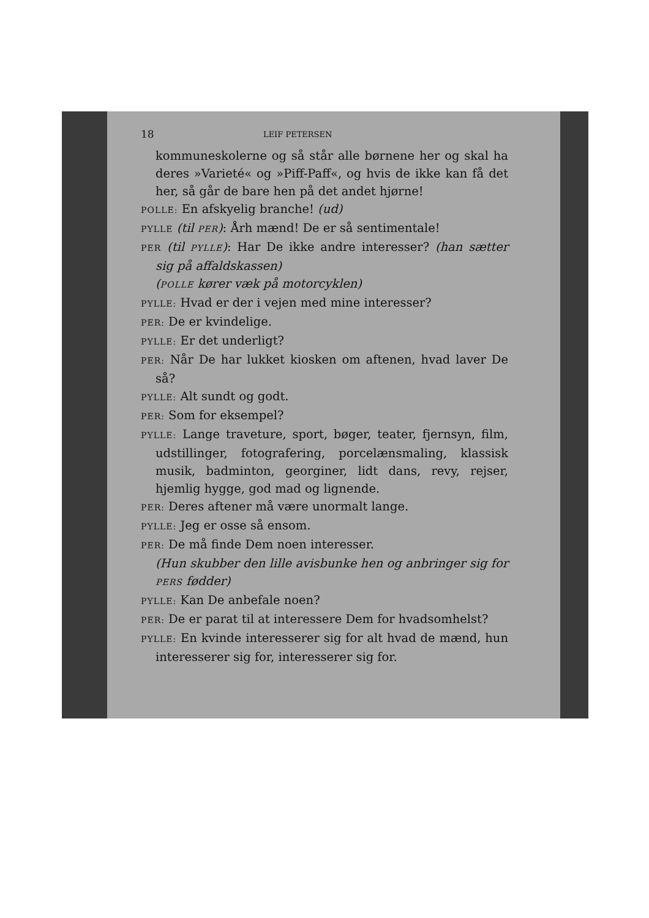18 LEIF PETERSEN
kommuneskolerne og så står alle børnene her og skal ha deres »Varieté« og »Piff-Paff«, og hvis de ikke kan få det her, så går de bare hen på det andet hjørne!
POLLE: En afskyelig branche! (ud)
PYLLE (til PER): Årh mænd! De er så sentimentale!
PER (til PYLLE): Har De ikke andre interesser? (han sætter sig på affaldskassen)
(POLLE kører væk på motorcyklen)
PYLLE: Hvad er der i vejen med mine interesser?
PER: De er kvindelige.
PYLLE: Er det underligt?
PER: Når De har lukket kiosken om aftenen, hvad laver De så?
PYLLE: Alt sundt og godt.
PER: Som for eksempel?
PYLLE: Lange traveture, sport, bøger, teater, fjernsyn, film, udstillinger, fotografering, porcelænsmaling, klassisk musik, badminton, georginer, lidt dans, revy, rejser, hjemlig hygge, god mad og lignende.
PER: Deres aftener må være unormalt lange.
PYLLE: Jeg er osse så ensom.
PER: De må finde Dem noen interesser.
(Hun skubber den lille avisbunke hen og anbringer sig for PERS fødder)
PYLLE: Kan De anbefale noen?
PER: De er parat til at interessere Dem for hvadsomhelst?
PYLLE: En kvinde interesserer sig for alt hvad de mænd, hun interesserer sig for, interesserer sig for.